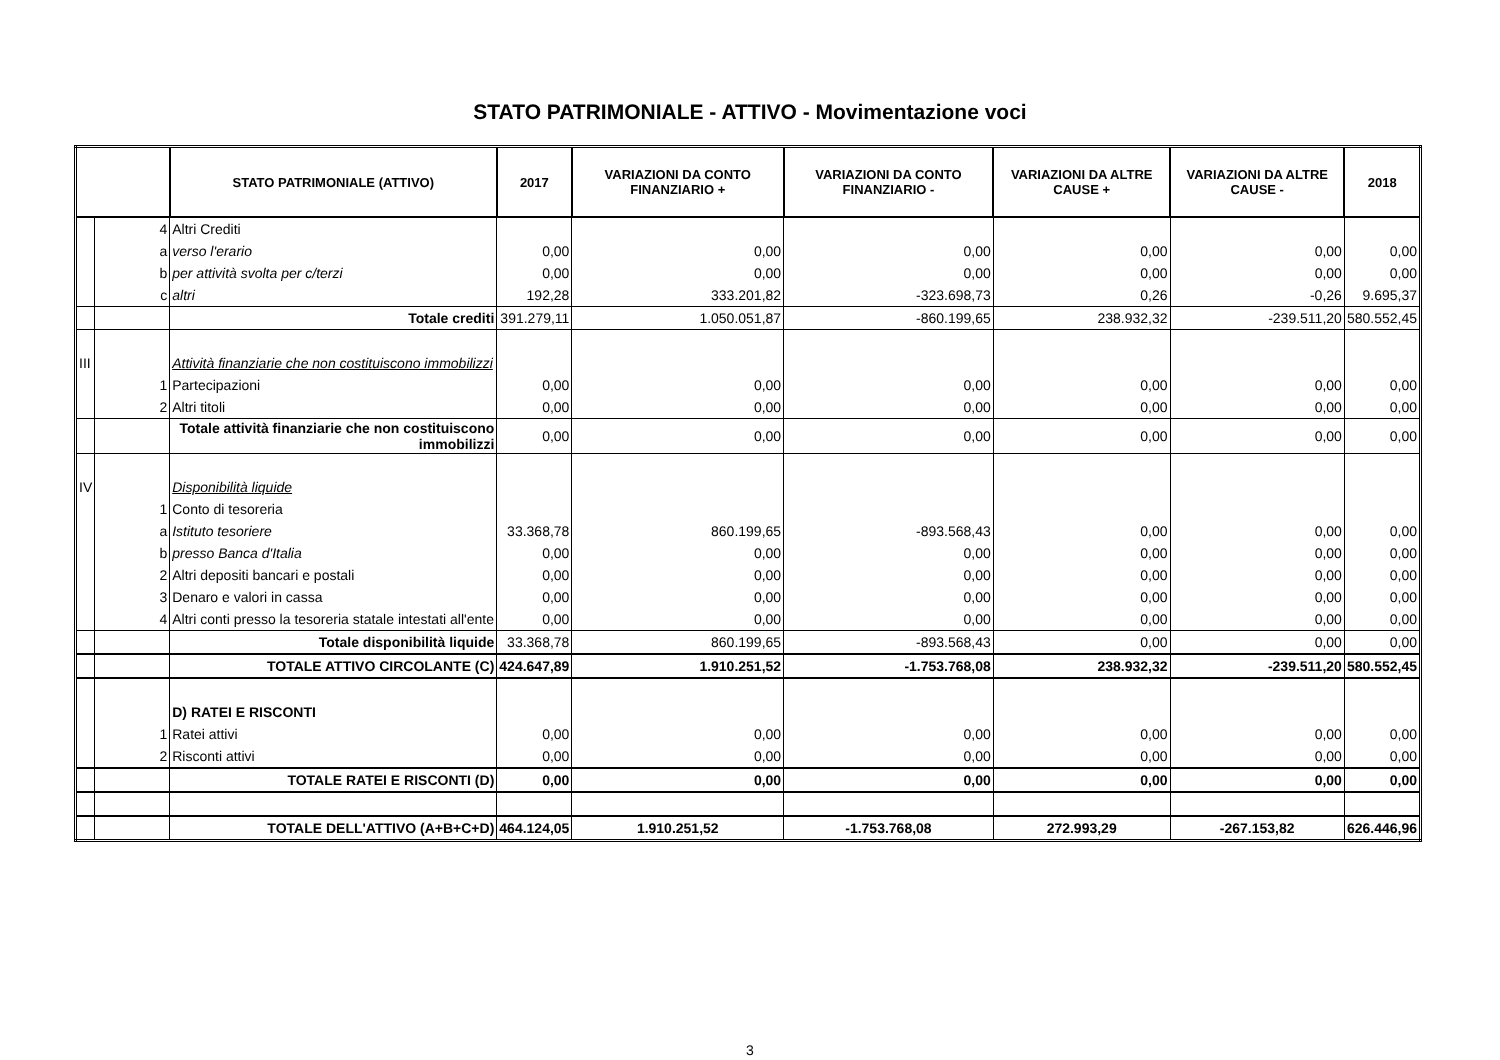STATO PATRIMONIALE - ATTIVO - Movimentazione voci
| | | STATO PATRIMONIALE (ATTIVO) | 2017 | VARIAZIONI DA CONTO FINANZIARIO + | VARIAZIONI DA CONTO FINANZIARIO - | VARIAZIONI DA ALTRE CAUSE + | VARIAZIONI DA ALTRE CAUSE - | 2018 |
| --- | --- | --- | --- | --- | --- | --- | --- | --- |
| | 4 | Altri Crediti | | | | | | |
| | a | verso l'erario | 0,00 | 0,00 | 0,00 | 0,00 | 0,00 | 0,00 |
| | b | per attività svolta per c/terzi | 0,00 | 0,00 | 0,00 | 0,00 | 0,00 | 0,00 |
| | c | altri | 192,28 | 333.201,82 | -323.698,73 | 0,26 | -0,26 | 9.695,37 |
| | | Totale crediti | 391.279,11 | 1.050.051,87 | -860.199,65 | 238.932,32 | -239.511,20 | 580.552,45 |
| III | | Attività finanziarie che non costituiscono immobilizzi | | | | | | |
| | 1 | Partecipazioni | 0,00 | 0,00 | 0,00 | 0,00 | 0,00 | 0,00 |
| | 2 | Altri titoli | 0,00 | 0,00 | 0,00 | 0,00 | 0,00 | 0,00 |
| | | Totale attività finanziarie che non costituiscono immobilizzi | 0,00 | 0,00 | 0,00 | 0,00 | 0,00 | 0,00 |
| IV | | Disponibilità liquide | | | | | | |
| | 1 | Conto di tesoreria | | | | | | |
| | a | Istituto tesoriere | 33.368,78 | 860.199,65 | -893.568,43 | 0,00 | 0,00 | 0,00 |
| | b | presso Banca d'Italia | 0,00 | 0,00 | 0,00 | 0,00 | 0,00 | 0,00 |
| | 2 | Altri depositi bancari e postali | 0,00 | 0,00 | 0,00 | 0,00 | 0,00 | 0,00 |
| | 3 | Denaro e valori in cassa | 0,00 | 0,00 | 0,00 | 0,00 | 0,00 | 0,00 |
| | 4 | Altri conti presso la tesoreria statale intestati all'ente | 0,00 | 0,00 | 0,00 | 0,00 | 0,00 | 0,00 |
| | | Totale disponibilità liquide | 33.368,78 | 860.199,65 | -893.568,43 | 0,00 | 0,00 | 0,00 |
| | | TOTALE ATTIVO CIRCOLANTE (C) | 424.647,89 | 1.910.251,52 | -1.753.768,08 | 238.932,32 | -239.511,20 | 580.552,45 |
| | | D) RATEI E RISCONTI | | | | | | |
| | 1 | Ratei attivi | 0,00 | 0,00 | 0,00 | 0,00 | 0,00 | 0,00 |
| | 2 | Risconti attivi | 0,00 | 0,00 | 0,00 | 0,00 | 0,00 | 0,00 |
| | | TOTALE RATEI E RISCONTI (D) | 0,00 | 0,00 | 0,00 | 0,00 | 0,00 | 0,00 |
| | | TOTALE DELL'ATTIVO (A+B+C+D) | 464.124,05 | 1.910.251,52 | -1.753.768,08 | 272.993,29 | -267.153,82 | 626.446,96 |
3